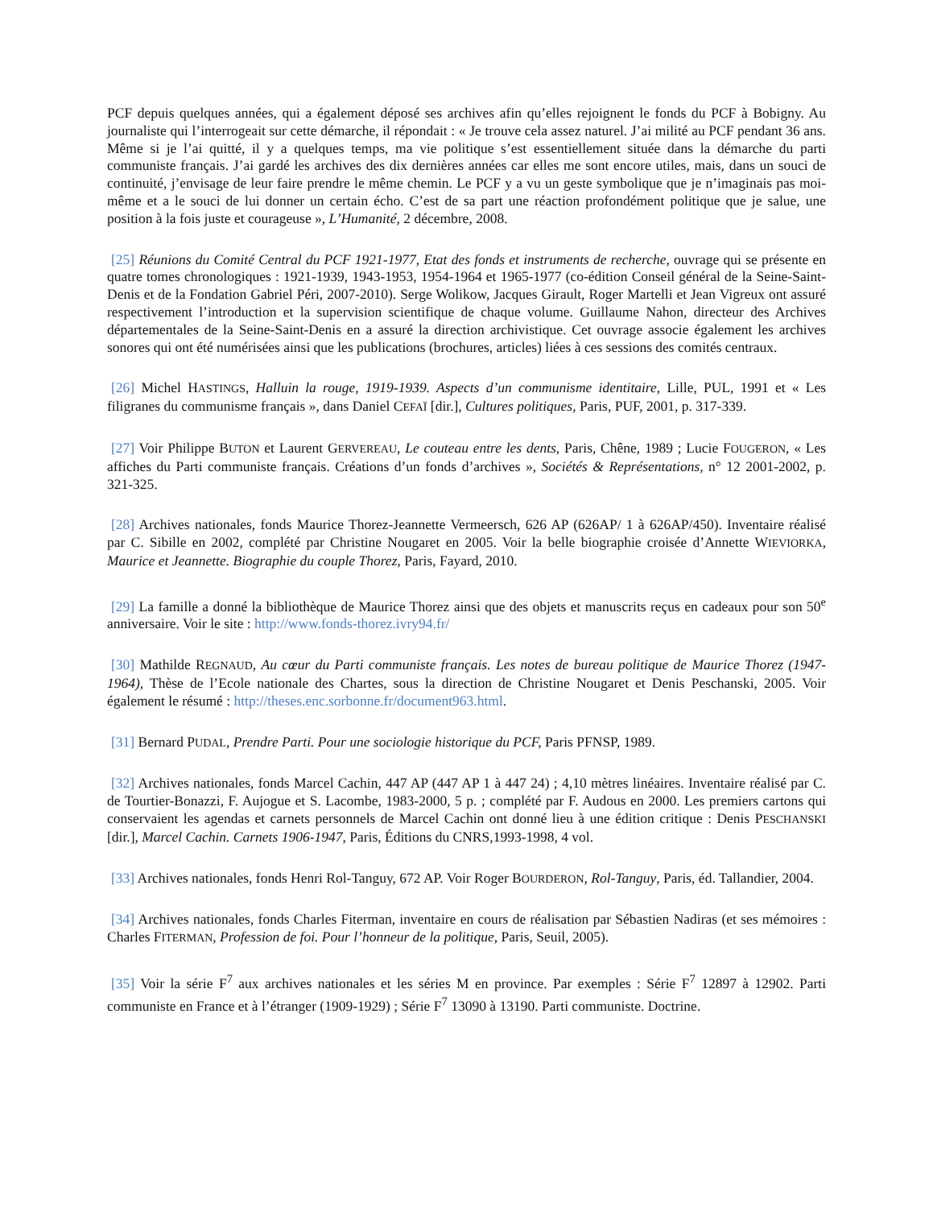PCF depuis quelques années, qui a également déposé ses archives afin qu’elles rejoignent le fonds du PCF à Bobigny. Au journaliste qui l’interrogeait sur cette démarche, il répondait : « Je trouve cela assez naturel. J’ai milité au PCF pendant 36 ans. Même si je l’ai quitté, il y a quelques temps, ma vie politique s’est essentiellement située dans la démarche du parti communiste français. J’ai gardé les archives des dix dernières années car elles me sont encore utiles, mais, dans un souci de continuité, j’envisage de leur faire prendre le même chemin. Le PCF y a vu un geste symbolique que je n’imaginais pas moi-même et a le souci de lui donner un certain écho. C’est de sa part une réaction profondément politique que je salue, une position à la fois juste et courageuse », L’Humanité, 2 décembre, 2008.
[25] Réunions du Comité Central du PCF 1921-1977, Etat des fonds et instruments de recherche, ouvrage qui se présente en quatre tomes chronologiques : 1921-1939, 1943-1953, 1954-1964 et 1965-1977 (co-édition Conseil général de la Seine-Saint-Denis et de la Fondation Gabriel Péri, 2007-2010). Serge Wolikow, Jacques Girault, Roger Martelli et Jean Vigreux ont assuré respectivement l’introduction et la supervision scientifique de chaque volume. Guillaume Nahon, directeur des Archives départementales de la Seine-Saint-Denis en a assuré la direction archivistique. Cet ouvrage associe également les archives sonores qui ont été numérisées ainsi que les publications (brochures, articles) liées à ces sessions des comités centraux.
[26] Michel HASTINGS, Halluin la rouge, 1919-1939. Aspects d’un communisme identitaire, Lille, PUL, 1991 et « Les filigranes du communisme français », dans Daniel CEFAÏ [dir.], Cultures politiques, Paris, PUF, 2001, p. 317-339.
[27] Voir Philippe BUTON et Laurent GERVEREAU, Le couteau entre les dents, Paris, Chêne, 1989 ; Lucie FOUGERON, « Les affiches du Parti communiste français. Créations d’un fonds d’archives », Sociétés & Représentations, n° 12 2001-2002, p. 321-325.
[28] Archives nationales, fonds Maurice Thorez-Jeannette Vermeersch, 626 AP (626AP/ 1 à 626AP/450). Inventaire réalisé par C. Sibille en 2002, complété par Christine Nougaret en 2005. Voir la belle biographie croisée d’Annette WIEVIORKA, Maurice et Jeannette. Biographie du couple Thorez, Paris, Fayard, 2010.
[29] La famille a donné la bibliothèque de Maurice Thorez ainsi que des objets et manuscrits reçus en cadeaux pour son 50<sup>e</sup> anniversaire. Voir le site : http://www.fonds-thorez.ivry94.fr/
[30] Mathilde REGNAUD, Au cœur du Parti communiste français. Les notes de bureau politique de Maurice Thorez (1947-1964), Thèse de l’Ecole nationale des Chartes, sous la direction de Christine Nougaret et Denis Peschanski, 2005. Voir également le résumé : http://theses.enc.sorbonne.fr/document963.html.
[31] Bernard PUDAL, Prendre Parti. Pour une sociologie historique du PCF, Paris PFNSP, 1989.
[32] Archives nationales, fonds Marcel Cachin, 447 AP (447 AP 1 à 447 24) ; 4,10 mètres linéaires. Inventaire réalisé par C. de Tourtier-Bonazzi, F. Aujogue et S. Lacombe, 1983-2000, 5 p. ; complété par F. Audous en 2000. Les premiers cartons qui conservaient les agendas et carnets personnels de Marcel Cachin ont donné lieu à une édition critique : Denis PESCHANSKI [dir.], Marcel Cachin. Carnets 1906-1947, Paris, Éditions du CNRS,1993-1998, 4 vol.
[33] Archives nationales, fonds Henri Rol-Tanguy, 672 AP. Voir Roger BOURDERON, Rol-Tanguy, Paris, éd. Tallandier, 2004.
[34] Archives nationales, fonds Charles Fiterman, inventaire en cours de réalisation par Sébastien Nadiras (et ses mémoires : Charles FITERMAN, Profession de foi. Pour l’honneur de la politique, Paris, Seuil, 2005).
[35] Voir la série F<sup>7</sup> aux archives nationales et les séries M en province. Par exemples : Série F<sup>7</sup> 12897 à 12902. Parti communiste en France et à l’étranger (1909-1929) ; Série F<sup>7</sup> 13090 à 13190. Parti communiste. Doctrine.